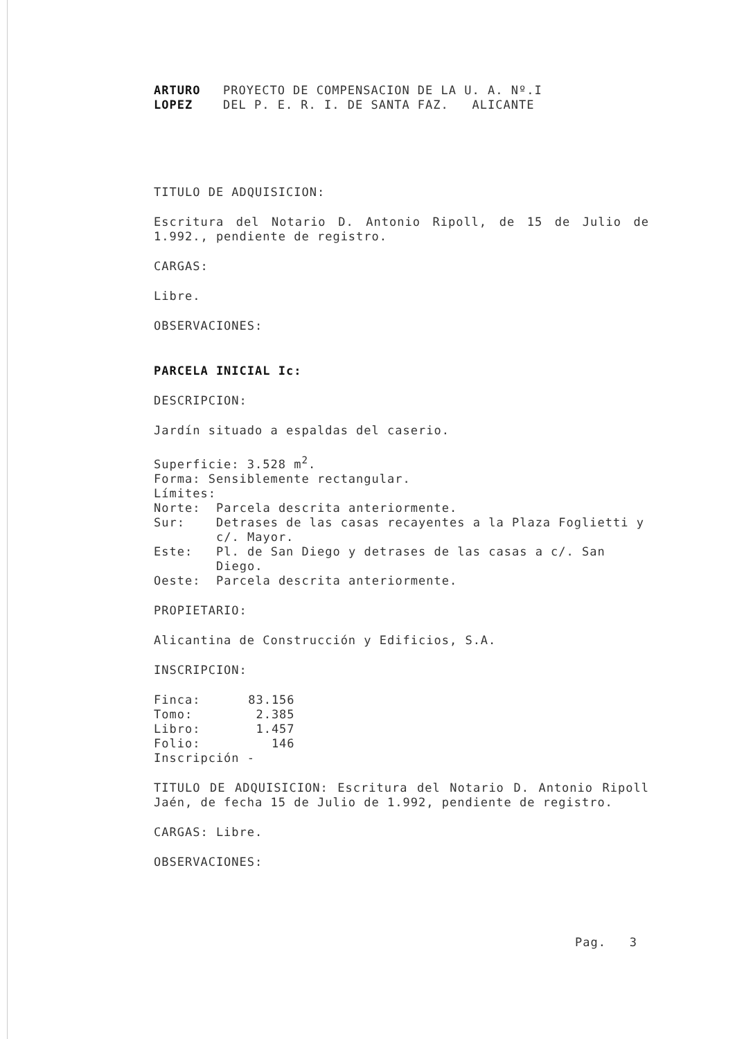ARTURO
LOPEZ
PROYECTO DE COMPENSACION DE LA U. A. Nº.I
DEL P. E. R. I. DE SANTA FAZ. ALICANTE
TITULO DE ADQUISICION:
Escritura del Notario D. Antonio Ripoll, de 15 de Julio de 1.992., pendiente de registro.
CARGAS:
Libre.
OBSERVACIONES:
PARCELA INICIAL Ic:
DESCRIPCION:
Jardín situado a espaldas del caserio.
Superficie: 3.528 m<sup>2</sup>.
Forma: Sensiblemente rectangular.
Límites:
| Norte: | Parcela descrita anteriormente. |
| Sur: | Detrases de las casas recayentes a la Plaza Foglietti y c/. Mayor. |
| Este: | Pl. de San Diego y detrases de las casas a c/. San Diego. |
| Oeste: | Parcela descrita anteriormente. |
PROPIETARIO:
Alicantina de Construcción y Edificios, S.A.
INSCRIPCION:
| Finca: | 83.156 |
| Tomo: | 2.385 |
| Libro: | 1.457 |
| Folio: | 146 |
| Inscripción | - |
TITULO DE ADQUISICION: Escritura del Notario D. Antonio Ripoll Jaén, de fecha 15 de Julio de 1.992, pendiente de registro.
CARGAS: Libre.
OBSERVACIONES:
Pag. 3